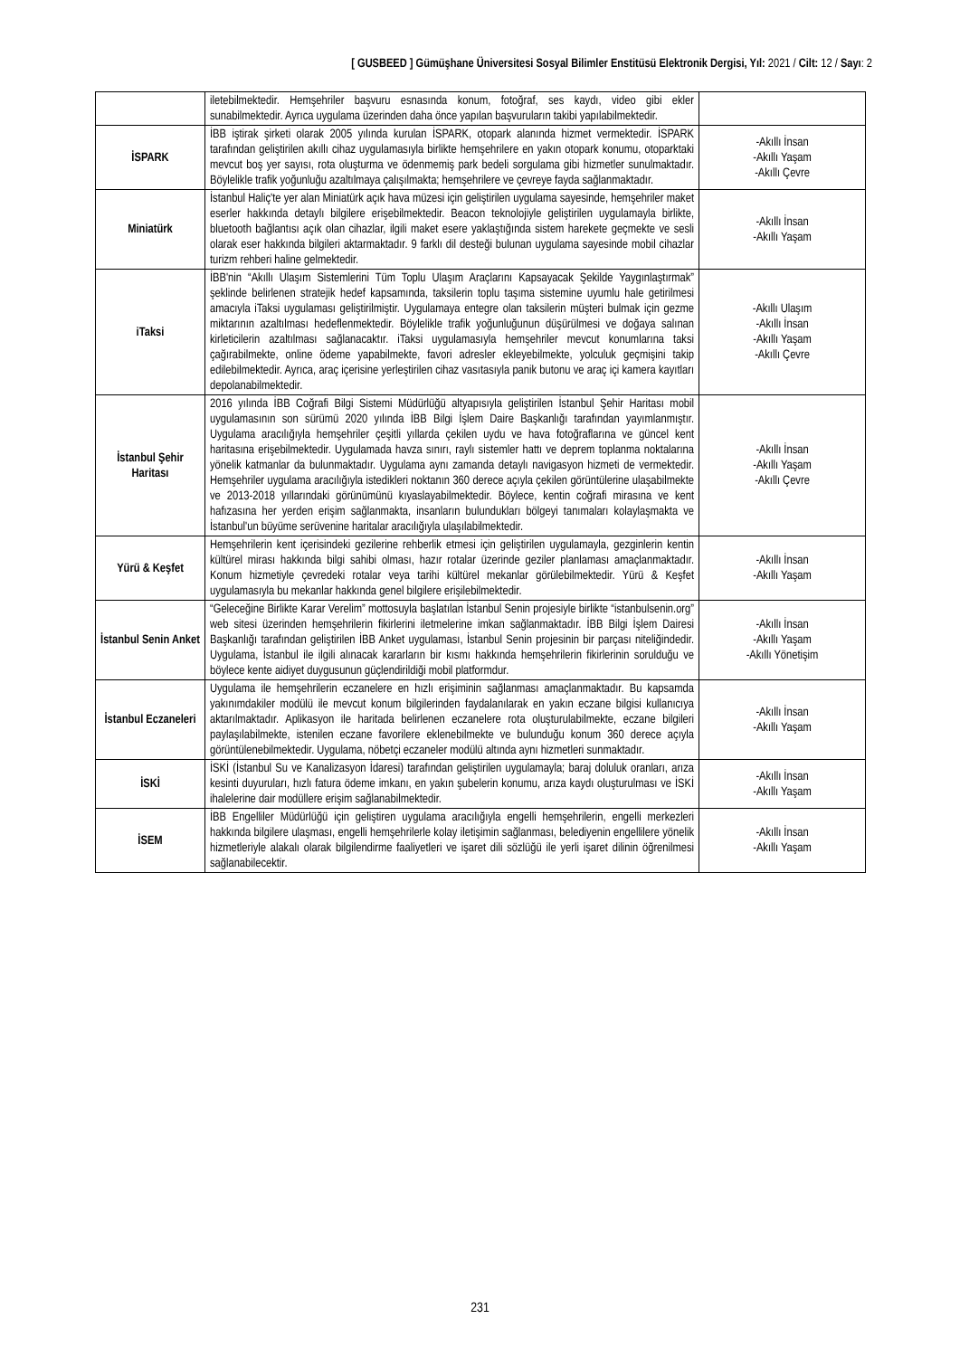[ GUSBEED ] Gümüşhane Üniversitesi Sosyal Bilimler Enstitüsü Elektronik Dergisi, Yıl: 2021 / Cilt: 12 / Sayı: 2
| | iletebilmektedir. Hemşehriler başvuru esnasında konum, fotoğraf, ses kaydı, video gibi ekler sunabilmektedir. Ayrıca uygulama üzerinden daha önce yapılan başvuruların takibi yapılabilmektedir. | |
| İSPARK | İBB iştirak şirketi olarak 2005 yılında kurulan İSPARK, otopark alanında hizmet vermektedir. İSPARK tarafından geliştirilen akıllı cihaz uygulamasıyla birlikte hemşehrilere en yakın otopark konumu, otoparktaki mevcut boş yer sayısı, rota oluşturma ve ödenmemiş park bedeli sorgulama gibi hizmetler sunulmaktadır. Böylelikle trafik yoğunluğu azaltılmaya çalışılmakta; hemşehrilere ve çevreye fayda sağlanmaktadır. | -Akıllı İnsan -Akıllı Yaşam -Akıllı Çevre |
| Miniatürk | İstanbul Haliç'te yer alan Miniatürk açık hava müzesi için geliştirilen uygulama sayesinde, hemşehriler maket eserler hakkında detaylı bilgilere erişebilmektedir. Beacon teknolojiyle geliştirilen uygulamayla birlikte, bluetooth bağlantısı açık olan cihazlar, ilgili maket esere yaklaştığında sistem harekete geçmekte ve sesli olarak eser hakkında bilgileri aktarmaktadır. 9 farklı dil desteği bulunan uygulama sayesinde mobil cihazlar turizm rehberi haline gelmektedir. | -Akıllı İnsan -Akıllı Yaşam |
| iTaksi | İBB'nin “Akıllı Ulaşım Sistemlerini Tüm Toplu Ulaşım Araçlarını Kapsayacak Şekilde Yaygınlaştırmak” şeklinde belirlenen stratejik hedef kapsamında, taksilerin toplu taşıma sistemine uyumlu hale getirilmesi amacıyla iTaksi uygulaması geliştirilmiştir. Uygulamaya entegre olan taksilerin müşteri bulmak için gezme miktarının azaltılması hedeflenmektedir. Böylelikle trafik yoğunluğunun düşürülmesi ve doğaya salınan kirleticilerin azaltılması sağlanacaktır. iTaksi uygulamasıyla hemşehriler mevcut konumlarına taksi çağırabilmekte, online ödeme yapabilmekte, favori adresler ekleyebilmekte, yolculuk geçmişini takip edilebilmektedir. Ayrıca, araç içerisine yerleştirilen cihaz vasıtasıyla panik butonu ve araç içi kamera kayıtları depolanabilmektedir. | -Akıllı Ulaşım -Akıllı İnsan -Akıllı Yaşam -Akıllı Çevre |
| İstanbul Şehir Haritası | 2016 yılında İBB Coğrafi Bilgi Sistemi Müdürlüğü altyapısıyla geliştirilen İstanbul Şehir Haritası mobil uygulamasının son sürümü 2020 yılında İBB Bilgi İşlem Daire Başkanlığı tarafından yayımlanmıştır. Uygulama aracılığıyla hemşehriler çeşitli yıllarda çekilen uydu ve hava fotoğraflarına ve güncel kent haritasına erişebilmektedir. Uygulamada havza sınırı, raylı sistemler hattı ve deprem toplanma noktalarına yönelik katmanlar da bulunmaktadır. Uygulama aynı zamanda detaylı navigasyon hizmeti de vermektedir. Hemşehriler uygulama aracılığıyla istedikleri noktanın 360 derece açıyla çekilen görüntülerine ulaşabilmekte ve 2013-2018 yıllarındaki görünümünü kıyaslayabilmektedir. Böylece, kentin coğrafi mirasına ve kent hafızasına her yerden erişim sağlanmakta, insanların bulundukları bölgeyi tanımaları kolaylaşmakta ve İstanbul'un büyüme serüvenine haritalar aracılığıyla ulaşılabilmektedir. | -Akıllı İnsan -Akıllı Yaşam -Akıllı Çevre |
| Yürü & Keşfet | Hemşehrilerin kent içerisindeki gezilerine rehberlik etmesi için geliştirilen uygulamayla, gezginlerin kentin kültürel mirası hakkında bilgi sahibi olması, hazır rotalar üzerinde geziler planlaması amaçlanmaktadır. Konum hizmetiyle çevredeki rotalar veya tarihi kültürel mekanlar görülebilmektedir. Yürü & Keşfet uygulamasıyla bu mekanlar hakkında genel bilgilere erişilebilmektedir. | -Akıllı İnsan -Akıllı Yaşam |
| İstanbul Senin Anket | “Geleceğine Birlikte Karar Verelim” mottosuyla başlatılan İstanbul Senin projesiyle birlikte “istanbulsenin.org” web sitesi üzerinden hemşehrilerin fikirlerini iletmelerine imkan sağlanmaktadır. İBB Bilgi İşlem Dairesi Başkanlığı tarafından geliştirilen İBB Anket uygulaması, İstanbul Senin projesinin bir parçası niteliğindedir. Uygulama, İstanbul ile ilgili alınacak kararların bir kısmı hakkında hemşehrilerin fikirlerinin sorulduğu ve böylece kente aidiyet duygusunun güçlendirildiği mobil platformdur. | -Akıllı İnsan -Akıllı Yaşam -Akıllı Yönetişim |
| İstanbul Eczaneleri | Uygulama ile hemşehrilerin eczanelere en hızlı erişiminin sağlanması amaçlanmaktadır. Bu kapsamda yakınımdakiler modülü ile mevcut konum bilgilerinden faydalanılarak en yakın eczane bilgisi kullanıcıya aktarılmaktadır. Aplikasyon ile haritada belirlenen eczanelere rota oluşturulabilmekte, eczane bilgileri paylaşılabilmekte, istenilen eczane favorilere eklenebilmekte ve bulunduğu konum 360 derece açıyla görüntülenebilmektedir. Uygulama, nöbetçi eczaneler modülü altında aynı hizmetleri sunmaktadır. | -Akıllı İnsan -Akıllı Yaşam |
| İSKİ | İSKİ (İstanbul Su ve Kanalizasyon İdaresi) tarafından geliştirilen uygulamayla; baraj doluluk oranları, arıza kesinti duyuruları, hızlı fatura ödeme imkanı, en yakın şubelerin konumu, arıza kaydı oluşturulması ve İSKİ ihalelerine dair modüllere erişim sağlanabilmektedir. | -Akıllı İnsan -Akıllı Yaşam |
| İSEM | İBB Engelliler Müdürlüğü için geliştiren uygulama aracılığıyla engelli hemşehrilerin, engelli merkezleri hakkında bilgilere ulaşması, engelli hemşehrilerle kolay iletişimin sağlanması, belediyenin engellilere yönelik hizmetleriyle alakalı olarak bilgilendirme faaliyetleri ve işaret dili sözlüğü ile yerli işaret dilinin öğrenilmesi sağlanabilecektir. | -Akıllı İnsan -Akıllı Yaşam |
231